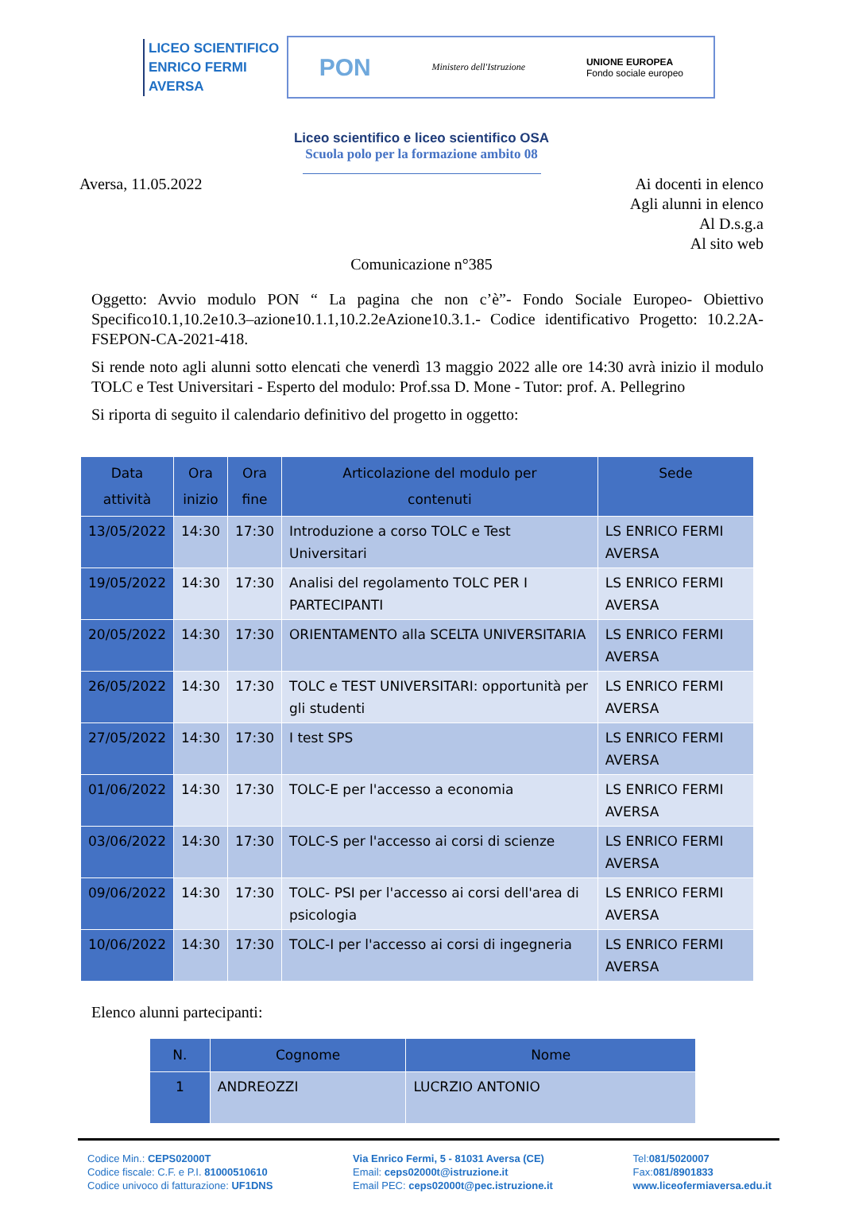LICEO SCIENTIFICO
ENRICO FERMI
AVERSA
PON Ministero dell'Istruzione UNIONE EUROPEA
Fondo sociale europeo
Liceo scientifico e liceo scientifico OSA
Scuola polo per la formazione ambito 08
Aversa, 11.05.2022 Ai docenti in elenco
Agli alunni in elenco
Al D.s.g.a
Al sito web
Comunicazione n°385
Oggetto: Avvio modulo PON “ La pagina che non c’è”- Fondo Sociale Europeo- Obiettivo Specifico10.1,10.2e10.3–azione10.1.1,10.2.2eAzione10.3.1.- Codice identificativo Progetto: 10.2.2A-FSEPON-CA-2021-418.
Si rende noto agli alunni sotto elencati che venerdì 13 maggio 2022 alle ore 14:30 avrà inizio il modulo TOLC e Test Universitari - Esperto del modulo: Prof.ssa D. Mone - Tutor: prof. A. Pellegrino
Si riporta di seguito il calendario definitivo del progetto in oggetto:
| Data attività | Ora inizio | Ora fine | Articolazione del modulo per contenuti | Sede |
| --- | --- | --- | --- | --- |
| 13/05/2022 | 14:30 | 17:30 | Introduzione a corso TOLC e Test Universitari | LS ENRICO FERMI AVERSA |
| 19/05/2022 | 14:30 | 17:30 | Analisi del regolamento TOLC PER I PARTECIPANTI | LS ENRICO FERMI AVERSA |
| 20/05/2022 | 14:30 | 17:30 | ORIENTAMENTO alla SCELTA UNIVERSITARIA | LS ENRICO FERMI AVERSA |
| 26/05/2022 | 14:30 | 17:30 | TOLC e TEST UNIVERSITARI: opportunità per gli studenti | LS ENRICO FERMI AVERSA |
| 27/05/2022 | 14:30 | 17:30 | I test SPS | LS ENRICO FERMI AVERSA |
| 01/06/2022 | 14:30 | 17:30 | TOLC-E per l'accesso a economia | LS ENRICO FERMI AVERSA |
| 03/06/2022 | 14:30 | 17:30 | TOLC-S per l'accesso ai corsi di scienze | LS ENRICO FERMI AVERSA |
| 09/06/2022 | 14:30 | 17:30 | TOLC- PSI per l'accesso ai corsi dell'area di psicologia | LS ENRICO FERMI AVERSA |
| 10/06/2022 | 14:30 | 17:30 | TOLC-I per l'accesso ai corsi di ingegneria | LS ENRICO FERMI AVERSA |
Elenco alunni partecipanti:
| N. | Cognome | Nome |
| --- | --- | --- |
| 1 | ANDREOZZI | LUCRZIO ANTONIO |
Codice Min.: CEPS02000T
Codice fiscale: C.F. e P.I. 81000510610
Codice univoco di fatturazione: UF1DNS
Via Enrico Fermi, 5 - 81031 Aversa (CE)
Email: ceps02000t@istruzione.it
Email PEC: ceps02000t@pec.istruzione.it
Tel:081/5020007
Fax:081/8901833
www.liceofermiaversa.edu.it